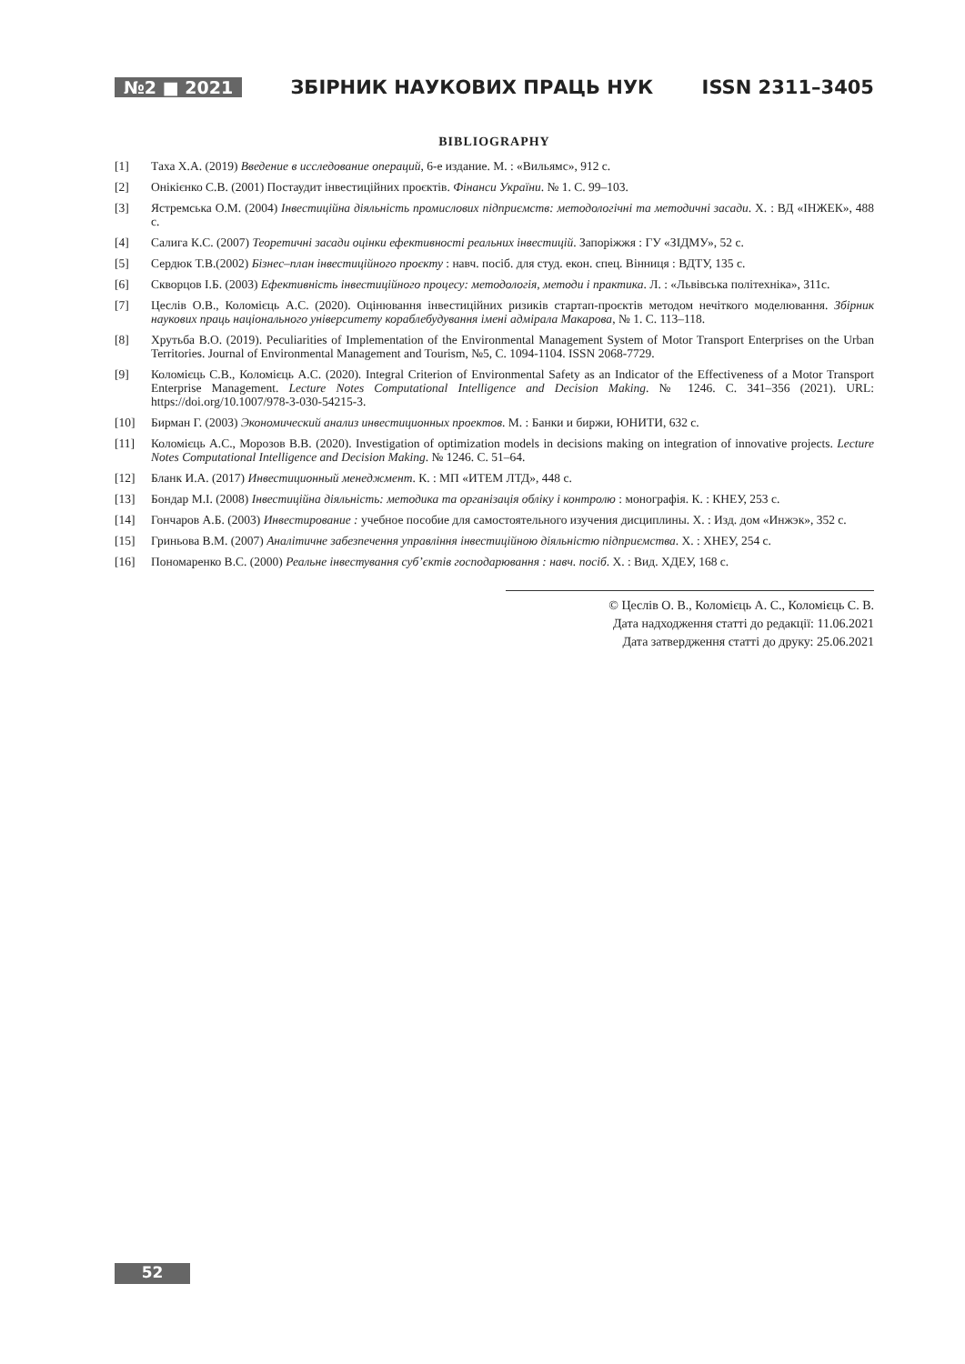№2 ■ 2021 ЗБІРНИК НАУКОВИХ ПРАЦЬ НУК ISSN 2311–3405
BIBLIOGRAPHY
[1] Таха Х.А. (2019) Введение в исследование операций, 6-е издание. М. : «Вильямс», 912 с.
[2] Онікієнко С.В. (2001) Постаудит інвестиційних проєктів. Фінанси України. № 1. С. 99–103.
[3] Ястремська О.М. (2004) Інвестиційна діяльність промислових підприємств: методологічні та методичні засади. Х. : ВД «ІНЖЕК», 488 с.
[4] Салига К.С. (2007) Теоретичні засади оцінки ефективності реальних інвестицій. Запоріжжя : ГУ «ЗІДМУ», 52 с.
[5] Сердюк Т.В.(2002) Бізнес–план інвестиційного проєкту : навч. посіб. для студ. екон. спец. Вінниця : ВДТУ, 135 с.
[6] Скворцов І.Б. (2003) Ефективність інвестиційного процесу: методологія, методи і практика. Л. : «Львівська політехніка», 311с.
[7] Цеслів О.В., Коломієць А.С. (2020). Оцінювання інвестиційних ризиків стартап-проєктів методом нечіткого моделювання. Збірник наукових праць національного університету кораблебудування імені адмірала Макарова, № 1. С. 113–118.
[8] Хрутьба В.О. (2019). Peculiarities of Implementation of the Environmental Management System of Motor Transport Enterprises on the Urban Territories. Journal of Environmental Management and Tourism, №5, С. 1094-1104. ISSN 2068-7729.
[9] Коломієць С.В., Коломієць А.С. (2020). Integral Criterion of Environmental Safety as an Indicator of the Effectiveness of a Motor Transport Enterprise Management. Lecture Notes Computational Intelligence and Decision Making. № 1246. С. 341–356 (2021). URL: https://doi.org/10.1007/978-3-030-54215-3.
[10] Бирман Г. (2003) Экономический анализ инвестиционных проектов. М. : Банки и биржи, ЮНИТИ, 632 с.
[11] Коломієць А.С., Морозов В.В. (2020). Investigation of optimization models in decisions making on integration of innovative projects. Lecture Notes Computational Intelligence and Decision Making. № 1246. С. 51–64.
[12] Бланк И.А. (2017) Инвестиционный менеджмент. К. : МП «ИТЕМ ЛТД», 448 с.
[13] Бондар М.І. (2008) Інвестиційна діяльність: методика та організація обліку і контролю : монографія. К. : КНЕУ, 253 с.
[14] Гончаров А.Б. (2003) Инвестирование : учебное пособие для самостоятельного изучения дисциплины. Х. : Изд. дом «Инжэк», 352 с.
[15] Гриньова В.М. (2007) Аналітичне забезпечення управління інвестиційною діяльністю підприємства. Х. : ХНЕУ, 254 с.
[16] Пономаренко В.С. (2000) Реальне інвестування суб’єктів господарювання : навч. посіб. Х. : Вид. ХДЕУ, 168 с.
© Цеслів О. В., Коломієць А. С., Коломієць С. В.
Дата надходження статті до редакції: 11.06.2021
Дата затвердження статті до друку: 25.06.2021
52